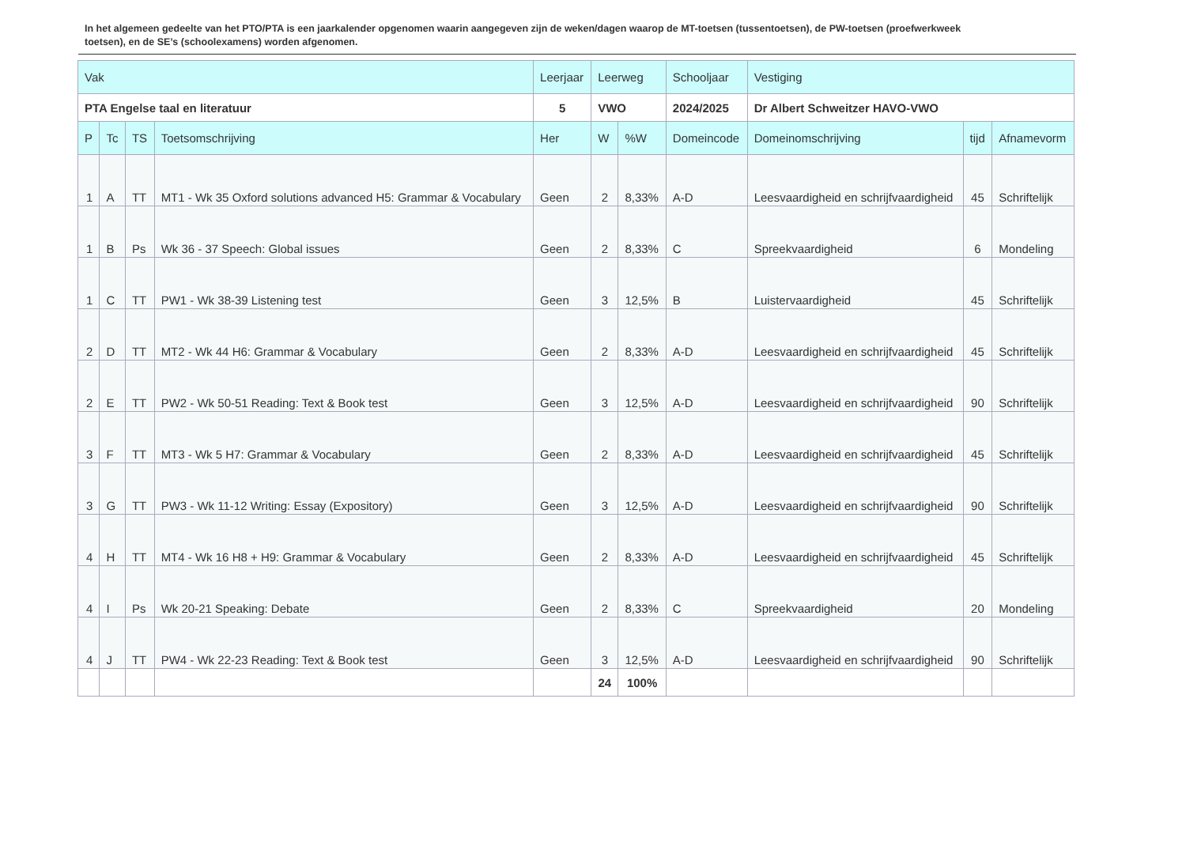In het algemeen gedeelte van het PTO/PTA is een jaarkalender opgenomen waarin aangegeven zijn de weken/dagen waarop de MT-toetsen (tussentoetsen), de PW-toetsen (proefwerkweek toetsen), en de SE’s (schoolexamens) worden afgenomen.
| Vak | | | | Leerjaar | Leerweg | | Schooljaar | Vestiging | | |
| --- | --- | --- | --- | --- | --- | --- | --- | --- | --- | --- |
| PTA Engelse taal en literatuur | | | | 5 | VWO | | 2024/2025 | Dr Albert Schweitzer HAVO-VWO | | |
| P | Tc | TS | Toetsomschrijving | Her | W | %W | Domeincode | Domeinomschrijving | tijd | Afnamevorm |
| 1 | A | TT | MT1 - Wk 35 Oxford solutions advanced H5: Grammar & Vocabulary | Geen | 2 | 8,33% | A-D | Leesvaardigheid en schrijfvaardigheid | 45 | Schriftelijk |
| 1 | B | Ps | Wk 36 - 37 Speech: Global issues | Geen | 2 | 8,33% | C | Spreekvaardigheid | 6 | Mondeling |
| 1 | C | TT | PW1 - Wk 38-39 Listening test | Geen | 3 | 12,5% | B | Luistervaardigheid | 45 | Schriftelijk |
| 2 | D | TT | MT2 - Wk 44 H6: Grammar & Vocabulary | Geen | 2 | 8,33% | A-D | Leesvaardigheid en schrijfvaardigheid | 45 | Schriftelijk |
| 2 | E | TT | PW2 - Wk 50-51 Reading: Text & Book test | Geen | 3 | 12,5% | A-D | Leesvaardigheid en schrijfvaardigheid | 90 | Schriftelijk |
| 3 | F | TT | MT3 - Wk 5 H7: Grammar & Vocabulary | Geen | 2 | 8,33% | A-D | Leesvaardigheid en schrijfvaardigheid | 45 | Schriftelijk |
| 3 | G | TT | PW3 - Wk 11-12 Writing: Essay (Expository) | Geen | 3 | 12,5% | A-D | Leesvaardigheid en schrijfvaardigheid | 90 | Schriftelijk |
| 4 | H | TT | MT4 - Wk 16 H8 + H9: Grammar & Vocabulary | Geen | 2 | 8,33% | A-D | Leesvaardigheid en schrijfvaardigheid | 45 | Schriftelijk |
| 4 | I | Ps | Wk 20-21 Speaking: Debate | Geen | 2 | 8,33% | C | Spreekvaardigheid | 20 | Mondeling |
| 4 | J | TT | PW4 - Wk 22-23 Reading: Text & Book test | Geen | 3 | 12,5% | A-D | Leesvaardigheid en schrijfvaardigheid | 90 | Schriftelijk |
| | | | | | 24 | 100% | | | | |